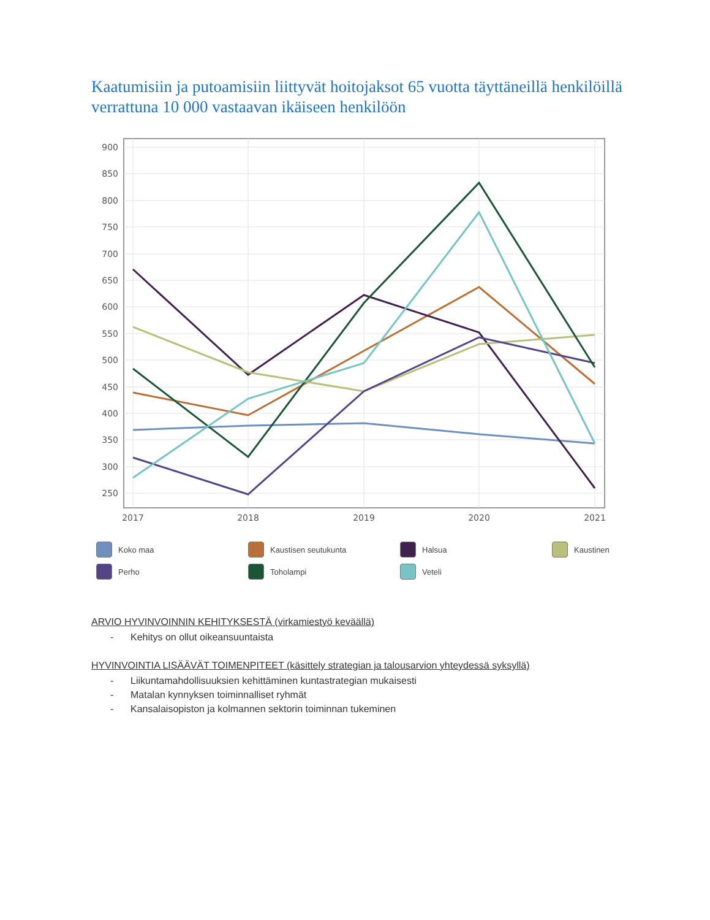Kaatumisiin ja putoamisiin liittyvät hoitojaksot 65 vuotta täyttäneillä henkilöillä verrattuna 10 000 vastaavan ikäiseen henkilöön
900
850
800
750
700
650
600
550
500
450
400
350
300
250
2017
2018
2019
2020
2021
Koko maa
Kaustisen seutukunta
Halsua
Kaustinen
Perho
Toholampi
Veteli
ARVIO HYVINVOINNIN KEHITYKSESTÄ (virkamiestyö keväällä)
- Kehitys on ollut oikeansuuntaista
HYVINVOINTIA LISÄÄVÄT TOIMENPITEET (käsittely strategian ja talousarvion yhteydessä syksyllä)
- Liikuntamahdollisuuksien kehittäminen kuntastrategian mukaisesti
- Matalan kynnyksen toiminnalliset ryhmät
- Kansalaisopiston ja kolmannen sektorin toiminnan tukeminen